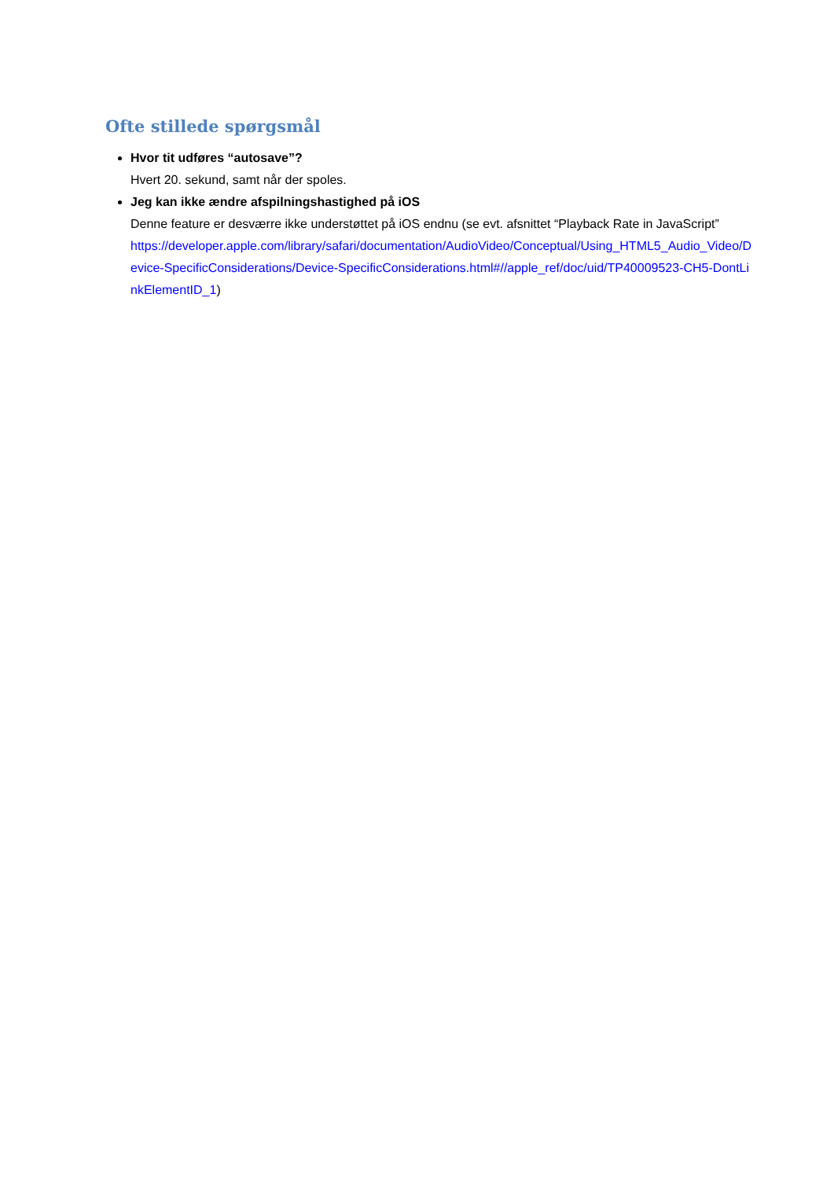Ofte stillede spørgsmål
Hvor tit udføres “autosave”?
Hvert 20. sekund, samt når der spoles.
Jeg kan ikke ændre afspilningshastighed på iOS
Denne feature er desværre ikke understøttet på iOS endnu (se evt. afsnittet “Playback Rate in JavaScript”
https://developer.apple.com/library/safari/documentation/AudioVideo/Conceptual/Using_HTML5_Audio_Video/Device-SpecificConsiderations/Device-SpecificConsiderations.html#//apple_ref/doc/uid/TP40009523-CH5-DontLinkElementID_1)